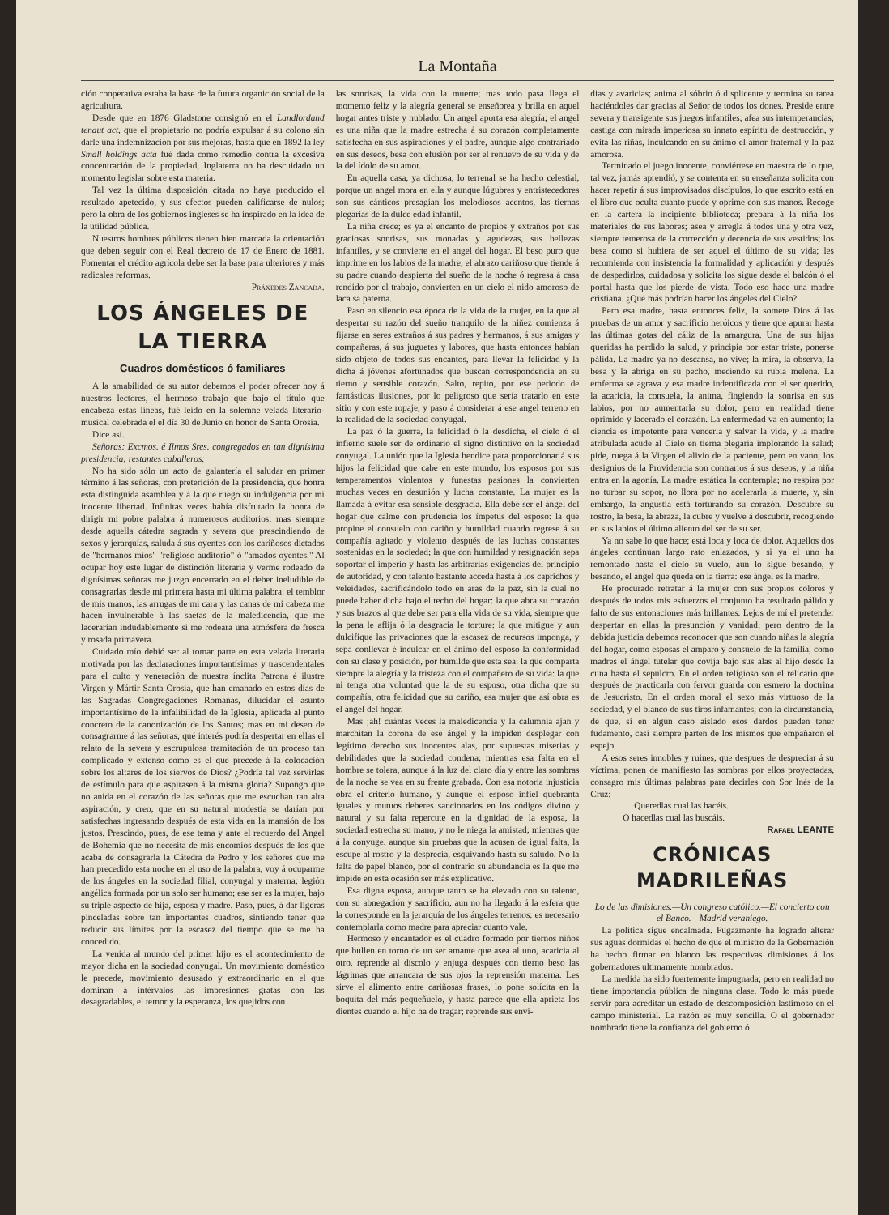La Montaña
ción cooperativa estaba la base de la futura organición social de la agricultura.
Desde que en 1876 Gladstone consignó en el Landlordand tenaut act, que el propietario no podría expulsar á su colono sin darle una indemnización por sus mejoras, hasta que en 1892 la ley Small holdings actá fué dada como remedio contra la excesiva concentración de la propiedad, Inglaterra no ha descuidado un momento legislar sobre esta materia.
Tal vez la última disposición citada no haya producido el resultado apetecido, y sus efectos pueden calificarse de nulos; pero la obra de los gobiernos ingleses se ha inspirado en la idea de la utilidad pública.
Nuestros hombres públicos tienen bien marcada la orientación que deben seguir con el Real decreto de 17 de Enero de 1881. Fomentar el crédito agrícola debe ser la base para ulteriores y más radicales reformas.
Práxedes Zancada.
LOS ÁNGELES DE LA TIERRA
Cuadros domésticos ó familiares
A la amabilidad de su autor debemos el poder ofrecer hoy á nuestros lectores, el hermoso trabajo que bajo el título que encabeza estas líneas, fué leído en la solemne velada literario-musical celebrada el el día 30 de Junio en honor de Santa Orosia.
Dice así.
Señoras: Excmos. é Ilmos Sres. congregados en tan dignísima presidencia; restantes caballeros:
No ha sido sólo un acto de galantería el saludar en primer término á las señoras, con preterición de la presidencia, que honra esta distinguida asamblea y á la que ruego su indulgencia por mi inocente libertad. Infinitas veces había disfrutado la honra de dirigir mi pobre palabra á numerosos auditorios; mas siempre desde aquella cátedra sagrada y severa que prescindiendo de sexos y jerarquías, saluda á sus oyentes con los cariñosos dictados de "hermanos míos" "religioso auditorio" ó "amados oyentes." Al ocupar hoy este lugar de distinción literaria y verme rodeado de dignísimas señoras me juzgo encerrado en el deber ineludible de consagrarlas desde mi primera hasta mi última palabra: el temblor de mis manos, las arrugas de mi cara y las canas de mi cabeza me hacen invulnerable á las saetas de la maledicencia, que me lacerarían indudablemente si me rodeara una atmósfera de fresca y rosada primavera.
Cuidado mío debió ser al tomar parte en esta velada literaria motivada por las declaraciones importantísimas y trascendentales para el culto y veneración de nuestra ínclita Patrona é ilustre Virgen y Mártir Santa Orosia, que han emanado en estos días de las Sagradas Congregaciones Romanas, dilucidar el asunto importantísimo de la infalibilidad de la Iglesia, aplicada al punto concreto de la canonización de los Santos; mas en mi deseo de consagrarme á las señoras; qué interés podría despertar en ellas el relato de la severa y escrupulosa tramitación de un proceso tan complicado y extenso como es el que precede á la colocación sobre los altares de los siervos de Dios? ¿Podría tal vez servirlas de estímulo para que aspirasen á la misma gloria? Supongo que no anida en el corazón de las señoras que me escuchan tan alta aspiración, y creo, que en su natural modestia se darían por satisfechas ingresando después de esta vida en la mansión de los justos. Prescindo, pues, de ese tema y ante el recuerdo del Angel de Bohemia que no necesita de mis encomios después de los que acaba de consagrarla la Cátedra de Pedro y los señores que me han precedido esta noche en el uso de la palabra, voy á ocuparme de los ángeles en la sociedad filial, conyugal y materna: legión angélica formada por un solo ser humano; ese ser es la mujer, bajo su triple aspecto de hija, esposa y madre. Paso, pues, á dar ligeras pinceladas sobre tan importantes cuadros, sintiendo tener que reducir sus límites por la escasez del tiempo que se me ha concedido.
La venida al mundo del primer hijo es el acontecimiento de mayor dicha en la sociedad conyugal. Un movimiento doméstico le precede, movimiento desusado y extraordinario en el que dominan á intérvalos las impresiones gratas con las desagradables, el temor y la esperanza, los quejidos con
las sonrisas, la vida con la muerte; mas todo pasa llega el momento feliz y la alegría general se enseñorea y brilla en aquel hogar antes triste y nublado. Un angel aporta esa alegría; el angel es una niña que la madre estrecha á su corazón completamente satisfecha en sus aspiraciones y el padre, aunque algo contrariado en sus deseos, besa con efusión por ser el renuevo de su vida y de la del ídolo de su amor.
En aquella casa, ya dichosa, lo terrenal se ha hecho celestial, porque un angel mora en ella y aunque lúgubres y entristecedores son sus cánticos presagian los melodiosos acentos, las tiernas plegarias de la dulce edad infantil.
La niña crece; es ya el encanto de propios y extraños por sus graciosas sonrisas, sus monadas y agudezas, sus bellezas infantiles, y se convierte en el angel del hogar. El beso puro que imprime en los labios de la madre, el abrazo cariñoso que tiende á su padre cuando despierta del sueño de la noche ó regresa á casa rendido por el trabajo, convierten en un cielo el nido amoroso de laca sa paterna.
Paso en silencio esa época de la vida de la mujer, en la que al despertar su razón del sueño tranquilo de la niñez comienza á fijarse en seres extraños á sus padres y hermanos, á sus amigas y compañeras, á sus juguetes y labores, que hasta entonces habían sido objeto de todos sus encantos, para llevar la felicidad y la dicha á jóvenes afortunados que buscan correspondencia en su tierno y sensible corazón. Salto, repito, por ese periodo de fantásticas ilusiones, por lo peligroso que sería tratarlo en este sitio y con este ropaje, y paso á considerar á ese angel terreno en la realidad de la sociedad conyugal.
La paz ó la guerra, la felicidad ó la desdicha, el cielo ó el infierno suele ser de ordinario el signo distintivo en la sociedad conyugal. La unión que la Iglesia bendice para proporcionar á sus hijos la felicidad que cabe en este mundo, los esposos por sus temperamentos violentos y funestas pasiones la convierten muchas veces en desunión y lucha constante. La mujer es la llamada á evitar esa sensible desgracia. Ella debe ser el ángel del hogar que calme con prudencia los ímpetus del esposo: la que propine el consuelo con cariño y humildad cuando regrese á su compañía agitado y violento después de las luchas constantes sostenidas en la sociedad; la que con humildad y resignación sepa soportar el imperio y hasta las arbitrarias exigencias del principio de autoridad, y con talento bastante acceda hasta á los caprichos y veleidades, sacrificándolo todo en aras de la paz, sin la cual no puede haber dicha bajo el techo del hogar: la que abra su corazón y sus brazos al que debe ser para ella vida de su vida, siempre que la pena le aflija ó la desgracia le torture: la que mitigue y aun dulcifique las privaciones que la escasez de recursos imponga, y sepa conllevar é inculcar en el ánimo del esposo la conformidad con su clase y posición, por humilde que esta sea: la que comparta siempre la alegría y la tristeza con el compañero de su vida: la que ni tenga otra voluntad que la de su esposo, otra dicha que su compañía, otra felicidad que su cariño, esa mujer que así obra es el ángel del hogar.
Mas ¡ah! cuántas veces la maledicencia y la calumnia ajan y marchitan la corona de ese ángel y la impiden desplegar con legítimo derecho sus inocentes alas, por supuestas miserias y debilidades que la sociedad condena; mientras esa falta en el hombre se tolera, aunque á la luz del claro día y entre las sombras de la noche se vea en su frente grabada. Con esa notoria injusticia obra el criterio humano, y aunque el esposo infiel quebranta iguales y mutuos deberes sancionados en los códigos divino y natural y su falta repercute en la dignidad de la esposa, la sociedad estrecha su mano, y no le niega la amistad; mientras que á la conyuge, aunque sin pruebas que la acusen de igual falta, la escupe al rostro y la desprecia, esquivando hasta su saludo. No la falta de papel blanco, por el contrario su abundancia es la que me impide en esta ocasión ser más explicativo.
Esa digna esposa, aunque tanto se ha elevado con su talento, con su abnegación y sacrificio, aun no ha llegado á la esfera que la corresponde en la jerarquía de los ángeles terrenos: es necesario contemplarla como madre para apreciar cuanto vale.
Hermoso y encantador es el cuadro formado por tiernos niños que bullen en torno de un ser amante que asea al uno, acaricia al otro, reprende al díscolo y enjuga después con tierno beso las lágrimas que arrancara de sus ojos la reprensión materna. Les sirve el alimento entre cariñosas frases, lo pone solícita en la boquita del más pequeñuelo, y hasta parece que ella aprieta los dientes cuando el hijo ha de tragar; reprende sus envi-
dias y avaricias; anima al sóbrio ó displicente y termina su tarea haciéndoles dar gracias al Señor de todos los dones. Preside entre severa y transigente sus juegos infantiles; afea sus intemperancias; castiga con mirada imperiosa su innato espíritu de destrucción, y evita las riñas, inculcando en su ánimo el amor fraternal y la paz amorosa.
Terminado el juego inocente, conviértese en maestra de lo que, tal vez, jamás aprendió, y se contenta en su enseñanza solicita con hacer repetir á sus improvisados discípulos, lo que escrito está en el libro que oculta cuanto puede y oprime con sus manos. Recoge en la cartera la incipiente biblioteca; prepara á la niña los materiales de sus labores; asea y arregla á todos una y otra vez, siempre temerosa de la corrección y decencia de sus vestidos; los besa como si hubiera de ser aquel el último de su vida; les recomienda con insistencia la formalidad y aplicación y después de despedirlos, cuidadosa y solicita los sigue desde el balcón ó el portal hasta que los pierde de vista. Todo eso hace una madre cristiana. ¿Qué más podrían hacer los ángeles del Cielo?
Pero esa madre, hasta entonces feliz, la somete Dios á las pruebas de un amor y sacrificio heróicos y tiene que apurar hasta las últimas gotas del cáliz de la amargura. Una de sus hijas queridas ha perdido la salud, y principia por estar triste, ponerse pálida. La madre ya no descansa, no vive; la mira, la observa, la besa y la abriga en su pecho, meciendo su rubia melena. La emferma se agrava y esa madre indentificada con el ser querido, la acaricia, la consuela, la anima, fingiendo la sonrisa en sus labios, por no aumentarla su dolor, pero en realidad tiene oprimido y lacerado el corazón. La enfermedad va en aumento; la ciencia es impotente para vencerla y salvar la vida, y la madre atribulada acude al Cielo en tierna plegaria implorando la salud; pide, ruega á la Virgen el alivio de la paciente, pero en vano; los designios de la Providencia son contrarios á sus deseos, y la niña entra en la agonía. La madre estática la contempla; no respira por no turbar su sopor, no llora por no acelerarla la muerte, y, sin embargo, la angustia está torturando su corazón. Descubre su rostro, la besa, la abraza, la cubre y vuelve á descubrir, recogiendo en sus labios el último aliento del ser de su ser.
Ya no sabe lo que hace; está loca y loca de dolor. Aquellos dos ángeles continuan largo rato enlazados, y si ya el uno ha remontado hasta el cielo su vuelo, aun lo sigue besando, y besando, el ángel que queda en la tierra: ese ángel es la madre.
He procurado retratar á la mujer con sus propios colores y después de todos mis esfuerzos el conjunto ha resultado pálido y falto de sus entonaciones más brillantes. Lejos de mí el pretender despertar en ellas la presunción y vanidad; pero dentro de la debida justicia debemos reconocer que son cuando niñas la alegría del hogar, como esposas el amparo y consuelo de la familia, como madres el ángel tutelar que covija bajo sus alas al hijo desde la cuna hasta el sepulcro. En el orden religioso son el relicario que después de practicarla con fervor guarda con esmero la doctrina de Jesucristo. En el orden moral el sexo más virtuoso de la sociedad, y el blanco de sus tiros infamantes; con la circunstancia, de que, si en algún caso aislado esos dardos pueden tener fudamento, casi siempre parten de los mismos que empañaron el espejo.
A esos seres innobles y ruines, que despues de despreciar á su víctima, ponen de manifiesto las sombras por ellos proyectadas, consagro mis últimas palabras para decirles con Sor Inés de la Cruz:
Queredlas cual las hacéis.
O hacedlas cual las buscáis.
Rafael LEANTE
CRÓNICAS MADRILEÑAS
Lo de las dimisiones.—Un congreso católico.—El concierto con el Banco.—Madrid veraniego.
La política sigue encalmada. Fugazmente ha logrado alterar sus aguas dormidas el hecho de que el ministro de la Gobernación ha hecho firmar en blanco las respectivas dimisiones á los gobernadores ultimamente nombrados.
La medida ha sido fuertemente impugnada; pero en realidad no tiene importancia pública de ninguna clase. Todo lo más puede servir para acreditar un estado de descomposición lastimoso en el campo ministerial. La razón es muy sencilla. O el gobernador nombrado tiene la confianza del gobierno ó